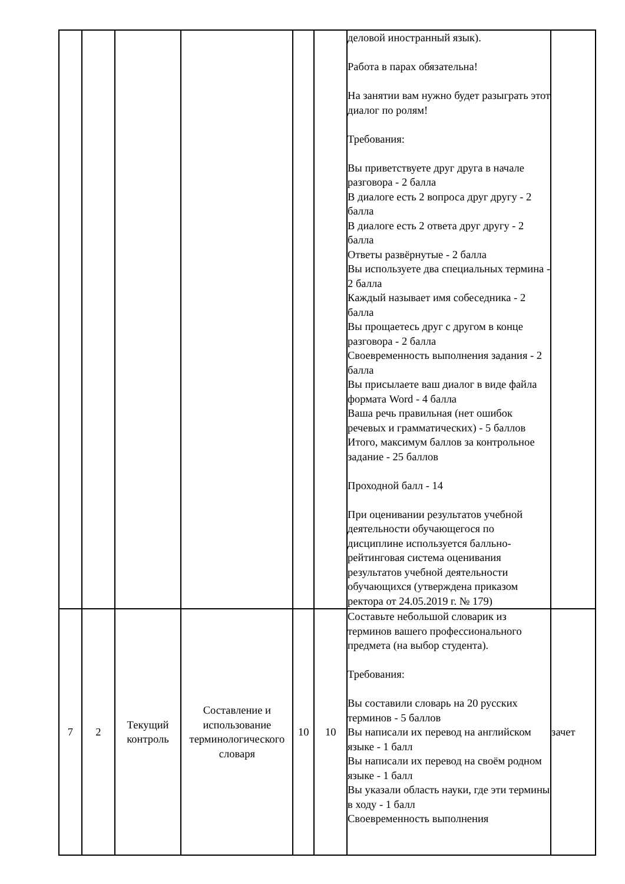| | | | | | | деловой иностранный язык). Работа в парах обязательна! На занятии вам нужно будет разыграть этот диалог по ролям! Требования: Вы приветствуете друг друга в начале разговора - 2 балла В диалоге есть 2 вопроса друг другу - 2 балла В диалоге есть 2 ответа друг другу - 2 балла Ответы развёрнутые - 2 балла Вы используете два специальных термина - 2 балла Каждый называет имя собеседника - 2 балла Вы прощаетесь друг с другом в конце разговора - 2 балла Своевременность выполнения задания - 2 балла Вы присылаете ваш диалог в виде файла формата Word - 4 балла Ваша речь правильная (нет ошибок речевых и грамматических) - 5 баллов Итого, максимум баллов за контрольное задание - 25 баллов Проходной балл - 14 При оценивании результатов учебной деятельности обучающегося по дисциплине используется балльно-рейтинговая система оценивания результатов учебной деятельности обучающихся (утверждена приказом ректора от 24.05.2019 г. № 179) | |
| 7 | 2 | Текущий контроль | Составление и использование терминологического словаря | 10 | 10 | Составьте небольшой словарик из терминов вашего профессионального предмета (на выбор студента). Требования: Вы составили словарь на 20 русских терминов - 5 баллов Вы написали их перевод на английском языке - 1 балл Вы написали их перевод на своём родном языке - 1 балл Вы указали область науки, где эти термины в ходу - 1 балл Своевременность выполнения | зачет |